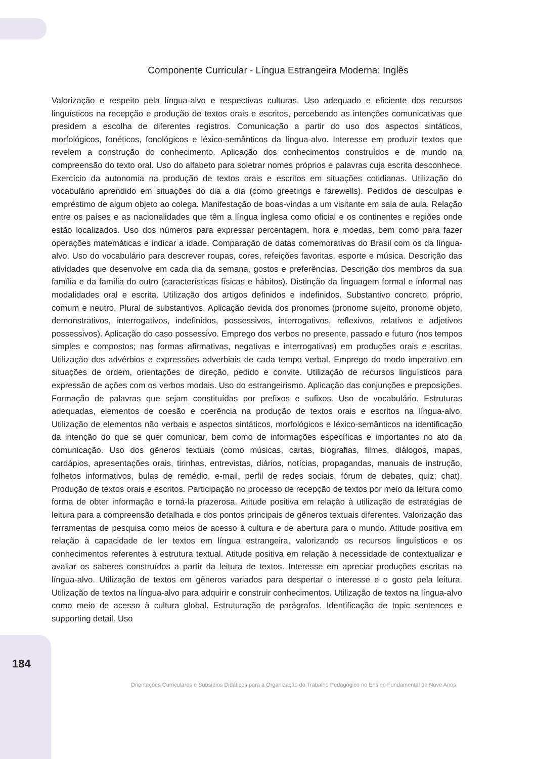Componente Curricular - Língua Estrangeira Moderna: Inglês
Valorização e respeito pela língua-alvo e respectivas culturas. Uso adequado e eficiente dos recursos linguísticos na recepção e produção de textos orais e escritos, percebendo as intenções comunicativas que presidem a escolha de diferentes registros. Comunicação a partir do uso dos aspectos sintáticos, morfológicos, fonéticos, fonológicos e léxico-semânticos da língua-alvo. Interesse em produzir textos que revelem a construção do conhecimento. Aplicação dos conhecimentos construídos e de mundo na compreensão do texto oral. Uso do alfabeto para soletrar nomes próprios e palavras cuja escrita desconhece. Exercício da autonomia na produção de textos orais e escritos em situações cotidianas. Utilização do vocabulário aprendido em situações do dia a dia (como greetings e farewells). Pedidos de desculpas e empréstimo de algum objeto ao colega. Manifestação de boas-vindas a um visitante em sala de aula. Relação entre os países e as nacionalidades que têm a língua inglesa como oficial e os continentes e regiões onde estão localizados. Uso dos números para expressar percentagem, hora e moedas, bem como para fazer operações matemáticas e indicar a idade. Comparação de datas comemorativas do Brasil com os da língua-alvo. Uso do vocabulário para descrever roupas, cores, refeições favoritas, esporte e música. Descrição das atividades que desenvolve em cada dia da semana, gostos e preferências. Descrição dos membros da sua família e da família do outro (características físicas e hábitos). Distinção da linguagem formal e informal nas modalidades oral e escrita. Utilização dos artigos definidos e indefinidos. Substantivo concreto, próprio, comum e neutro. Plural de substantivos. Aplicação devida dos pronomes (pronome sujeito, pronome objeto, demonstrativos, interrogativos, indefinidos, possessivos, interrogativos, reflexivos, relativos e adjetivos possessivos). Aplicação do caso possessivo. Emprego dos verbos no presente, passado e futuro (nos tempos simples e compostos; nas formas afirmativas, negativas e interrogativas) em produções orais e escritas. Utilização dos advérbios e expressões adverbiais de cada tempo verbal. Emprego do modo imperativo em situações de ordem, orientações de direção, pedido e convite. Utilização de recursos linguísticos para expressão de ações com os verbos modais. Uso do estrangeirismo. Aplicação das conjunções e preposições. Formação de palavras que sejam constituídas por prefixos e sufixos. Uso de vocabulário. Estruturas adequadas, elementos de coesão e coerência na produção de textos orais e escritos na língua-alvo. Utilização de elementos não verbais e aspectos sintáticos, morfológicos e léxico-semânticos na identificação da intenção do que se quer comunicar, bem como de informações específicas e importantes no ato da comunicação. Uso dos gêneros textuais (como músicas, cartas, biografias, filmes, diálogos, mapas, cardápios, apresentações orais, tirinhas, entrevistas, diários, notícias, propagandas, manuais de instrução, folhetos informativos, bulas de remédio, e-mail, perfil de redes sociais, fórum de debates, quiz; chat). Produção de textos orais e escritos. Participação no processo de recepção de textos por meio da leitura como forma de obter informação e torná-la prazerosa. Atitude positiva em relação à utilização de estratégias de leitura para a compreensão detalhada e dos pontos principais de gêneros textuais diferentes. Valorização das ferramentas de pesquisa como meios de acesso à cultura e de abertura para o mundo. Atitude positiva em relação à capacidade de ler textos em língua estrangeira, valorizando os recursos linguísticos e os conhecimentos referentes à estrutura textual. Atitude positiva em relação à necessidade de contextualizar e avaliar os saberes construídos a partir da leitura de textos. Interesse em apreciar produções escritas na língua-alvo. Utilização de textos em gêneros variados para despertar o interesse e o gosto pela leitura. Utilização de textos na língua-alvo para adquirir e construir conhecimentos. Utilização de textos na língua-alvo como meio de acesso à cultura global. Estruturação de parágrafos. Identificação de topic sentences e supporting detail. Uso
184
Orientações Curriculares e Subsídios Didáticos para a Organização do Trabalho Pedagógico no Ensino Fundamental de Nove Anos